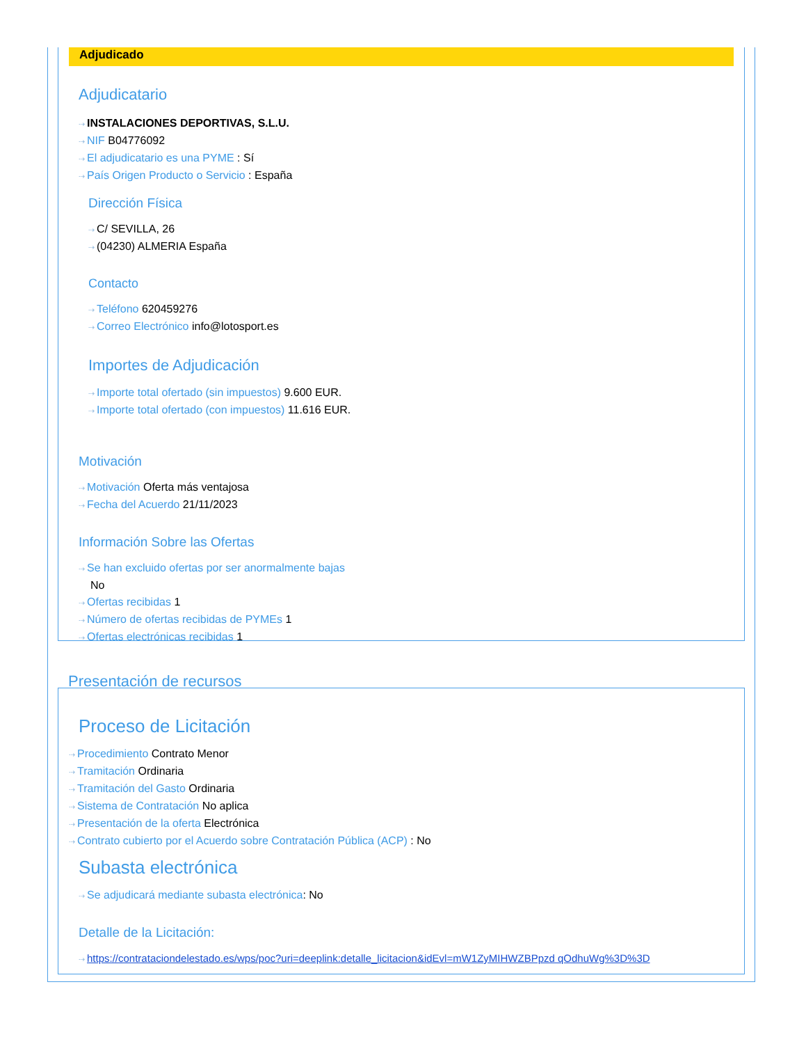Adjudicado
Adjudicatario
⇢ INSTALACIONES DEPORTIVAS, S.L.U.
⇢ NIF B04776092
⇢ El adjudicatario es una PYME : Sí
⇢ País Origen Producto o Servicio : España
Dirección Física
⇢ C/ SEVILLA, 26
⇢ (04230) ALMERIA España
Contacto
⇢ Teléfono 620459276
⇢ Correo Electrónico info@lotosport.es
Importes de Adjudicación
⇢ Importe total ofertado (sin impuestos) 9.600 EUR.
⇢ Importe total ofertado (con impuestos) 11.616 EUR.
Motivación
⇢ Motivación Oferta más ventajosa
⇢ Fecha del Acuerdo 21/11/2023
Información Sobre las Ofertas
⇢ Se han excluido ofertas por ser anormalmente bajas
No
⇢ Ofertas recibidas 1
⇢ Número de ofertas recibidas de PYMEs 1
⇢ Ofertas electrónicas recibidas 1
Presentación de recursos
Proceso de Licitación
⇢ Procedimiento Contrato Menor
⇢ Tramitación Ordinaria
⇢ Tramitación del Gasto Ordinaria
⇢ Sistema de Contratación No aplica
⇢ Presentación de la oferta Electrónica
⇢ Contrato cubierto por el Acuerdo sobre Contratación Pública (ACP) : No
Subasta electrónica
⇢ Se adjudicará mediante subasta electrónica: No
Detalle de la Licitación:
⇢ https://contrataciondelestado.es/wps/poc?uri=deeplink:detalle_licitacion&idEvl=mW1ZyMIHWZBPpzd qOdhuWg%3D%3D